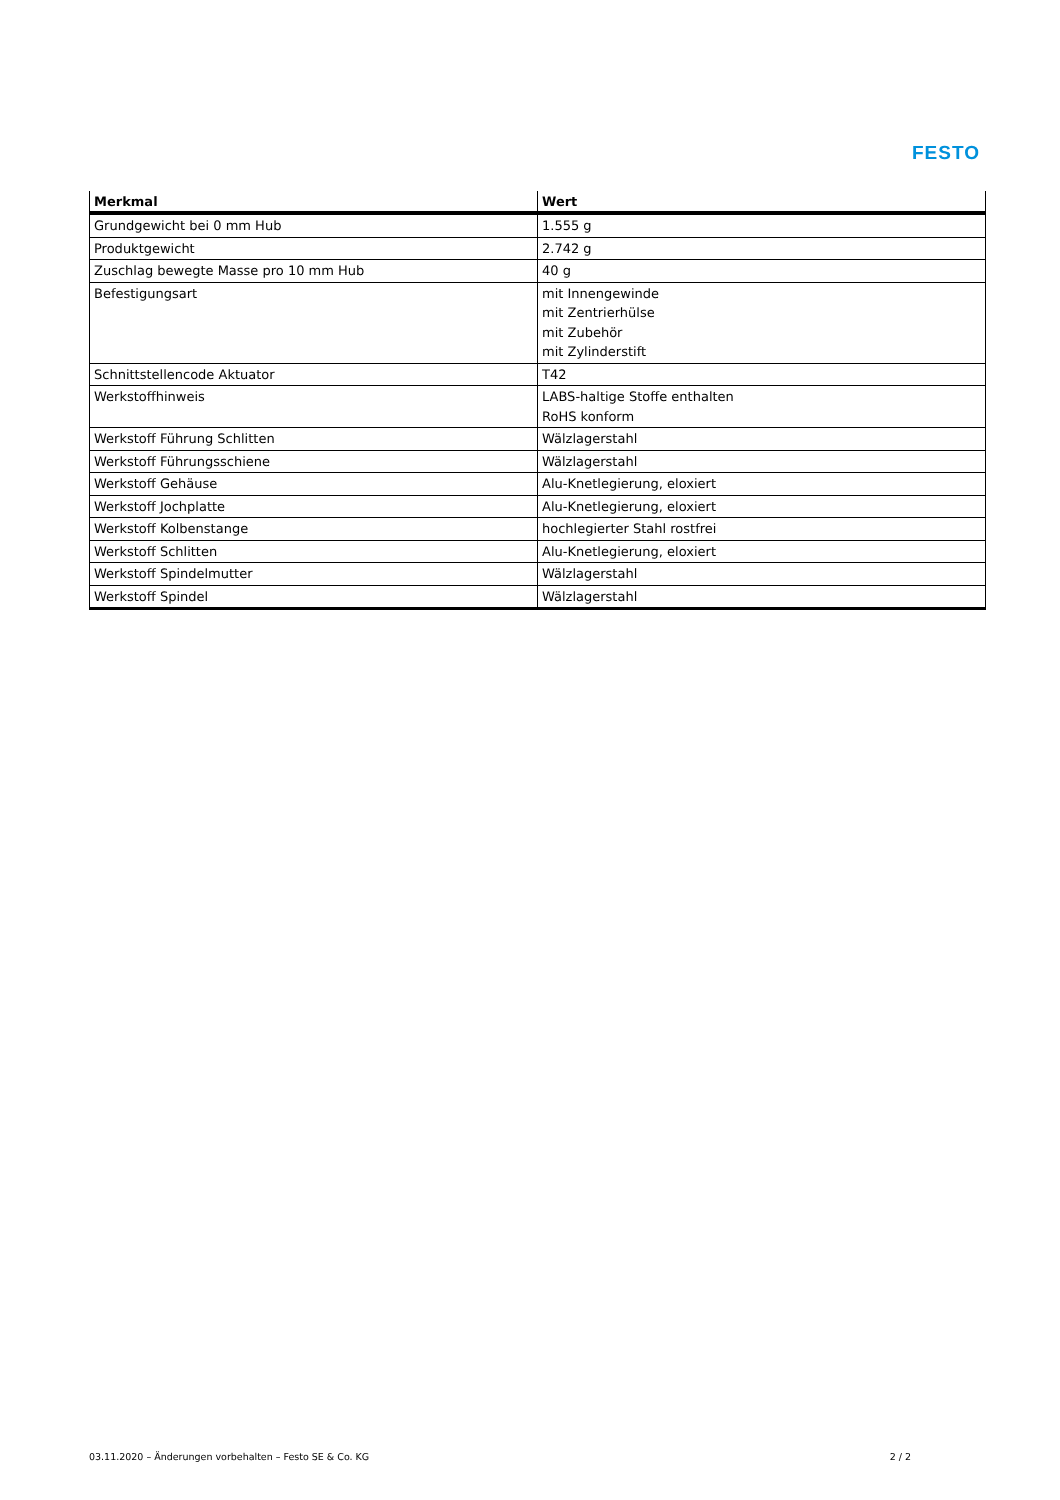FESTO
| Merkmal | Wert |
| --- | --- |
| Grundgewicht bei 0 mm Hub | 1.555 g |
| Produktgewicht | 2.742 g |
| Zuschlag bewegte Masse pro 10 mm Hub | 40 g |
| Befestigungsart | mit Innengewinde mit Zentrierhülse mit Zubehör mit Zylinderstift |
| Schnittstellencode Aktuator | T42 |
| Werkstoffhinweis | LABS-haltige Stoffe enthalten RoHS konform |
| Werkstoff Führung Schlitten | Wälzlagerstahl |
| Werkstoff Führungsschiene | Wälzlagerstahl |
| Werkstoff Gehäuse | Alu-Knetlegierung, eloxiert |
| Werkstoff Jochplatte | Alu-Knetlegierung, eloxiert |
| Werkstoff Kolbenstange | hochlegierter Stahl rostfrei |
| Werkstoff Schlitten | Alu-Knetlegierung, eloxiert |
| Werkstoff Spindelmutter | Wälzlagerstahl |
| Werkstoff Spindel | Wälzlagerstahl |
03.11.2020 – Änderungen vorbehalten – Festo SE & Co. KG 2 / 2